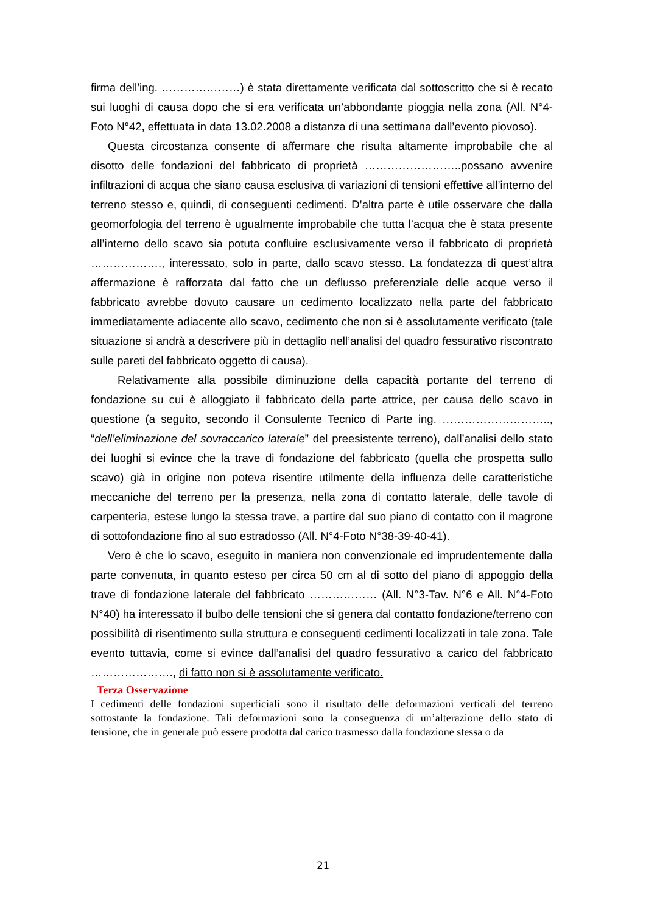firma dell’ing. …………………) è stata direttamente verificata dal sottoscritto che si è recato sui luoghi di causa dopo che si era verificata un’abbondante pioggia nella zona (All. N°4-Foto N°42, effettuata in data 13.02.2008 a distanza di una settimana dall’evento piovoso).
Questa circostanza consente di affermare che risulta altamente improbabile che al disotto delle fondazioni del fabbricato di proprietà ……………………..possano avvenire infiltrazioni di acqua che siano causa esclusiva di variazioni di tensioni effettive all’interno del terreno stesso e, quindi, di conseguenti cedimenti. D’altra parte è utile osservare che dalla geomorfologia del terreno è ugualmente improbabile che tutta l’acqua che è stata presente all’interno dello scavo sia potuta confluire esclusivamente verso il fabbricato di proprietà ………………., interessato, solo in parte, dallo scavo stesso. La fondatezza di quest’altra affermazione è rafforzata dal fatto che un deflusso preferenziale delle acque verso il fabbricato avrebbe dovuto causare un cedimento localizzato nella parte del fabbricato immediatamente adiacente allo scavo, cedimento che non si è assolutamente verificato (tale situazione si andrà a descrivere più in dettaglio nell’analisi del quadro fessurativo riscontrato sulle pareti del fabbricato oggetto di causa).
Relativamente alla possibile diminuzione della capacità portante del terreno di fondazione su cui è alloggiato il fabbricato della parte attrice, per causa dello scavo in questione (a seguito, secondo il Consulente Tecnico di Parte ing. ……………………….., “dell’eliminazione del sovraccarico laterale” del preesistente terreno), dall’analisi dello stato dei luoghi si evince che la trave di fondazione del fabbricato (quella che prospetta sullo scavo) già in origine non poteva risentire utilmente della influenza delle caratteristiche meccaniche del terreno per la presenza, nella zona di contatto laterale, delle tavole di carpenteria, estese lungo la stessa trave, a partire dal suo piano di contatto con il magrone di sottofondazione fino al suo estradosso (All. N°4-Foto N°38-39-40-41).
Vero è che lo scavo, eseguito in maniera non convenzionale ed imprudentemente dalla parte convenuta, in quanto esteso per circa 50 cm al di sotto del piano di appoggio della trave di fondazione laterale del fabbricato ……………… (All. N°3-Tav. N°6 e All. N°4-Foto N°40) ha interessato il bulbo delle tensioni che si genera dal contatto fondazione/terreno con possibilità di risentimento sulla struttura e conseguenti cedimenti localizzati in tale zona. Tale evento tuttavia, come si evince dall’analisi del quadro fessurativo a carico del fabbricato …………………., di fatto non si è assolutamente verificato.
Terza Osservazione
I cedimenti delle fondazioni superficiali sono il risultato delle deformazioni verticali del terreno sottostante la fondazione. Tali deformazioni sono la conseguenza di un’alterazione dello stato di tensione, che in generale può essere prodotta dal carico trasmesso dalla fondazione stessa o da
21